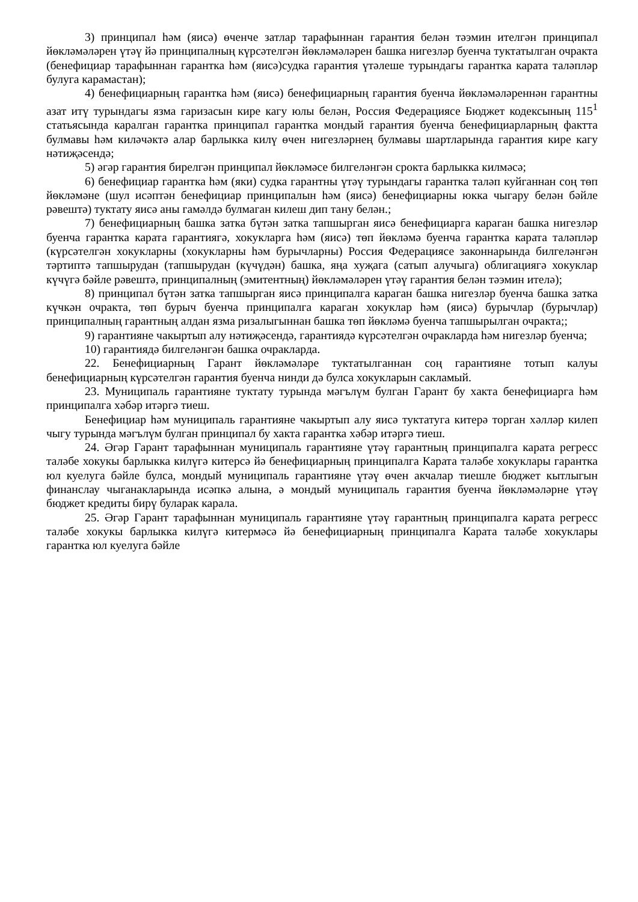3) принципал һәм (яисә) өченче затлар тарафыннан гарантия белән тәэмин ителгән принципал йөкләмәләрен үтәү йә принципалның күрсәтелгән йөкләмәләрен башка нигезләр буенча туктатылган очракта (бенефициар тарафыннан гарантка һәм (яисә)судка гарантия үтәлеше турындагы гарантка карата таләпләр булуга карамастан);
4) бенефициарның гарантка һәм (яисә) бенефициарның гарантия буенча йөкләмәләреннән гарантны азат итү турындагы язма гаризасын кире кагу юлы белән, Россия Федерациясе Бюджет кодексының 115<sup>1</sup> статьясында каралган гарантка принципал гарантка мондый гарантия буенча бенефициарларның фактта булмавы һәм киләчәктә алар барлыкка килү өчен нигезләрнең булмавы шартларында гарантия кире кагу нәтиҗәсендә;
5) әгәр гарантия бирелгән принципал йөкләмәсе билгеләнгән срокта барлыкка килмәсә;
6) бенефициар гарантка һәм (яки) судка гарантны үтәү турындагы гарантка таләп куйганнан соң төп йөкләмәне (шул исәптән бенефициар принципалын һәм (яисә) бенефициарны юкка чыгару белән бәйле рәвештә) туктату яисә аны гамәлдә булмаган килеш дип тану белән.;
7) бенефициарның башка затка бүтән затка тапшырган яисә бенефициарга караган башка нигезләр буенча гарантка карата гарантиягә, хокукларга һәм (яисә) төп йөкләмә буенча гарантка карата таләпләр (күрсәтелгән хокукларны (хокукларны һәм бурычларны) Россия Федерациясе законнарында билгеләнгән тәртиптә тапшырудан (тапшырудан (күчүдән) башка, яңа хуҗага (сатып алучыга) облигациягә хокуклар күчүгә бәйле рәвештә, принципалның (эмитентның) йөкләмәләрен үтәү гарантия белән тәэмин ителә);
8) принципал бүтән затка тапшырган яисә принципалга караган башка нигезләр буенча башка затка күчкән очракта, төп бурыч буенча принципалга караган хокуклар һәм (яисә) бурычлар (бурычлар) принципалның гарантның алдан язма ризалыгыннан башка төп йөкләмә буенча тапшырылган очракта;;
9) гарантияне чакыртып алу нәтиҗәсендә, гарантиядә күрсәтелгән очракларда һәм нигезләр буенча;
10) гарантиядә билгеләнгән башка очракларда.
22. Бенефициарның Гарант йөкләмәләре туктатылганнан соң гарантияне тотып калуы бенефициарның күрсәтелгән гарантия буенча нинди дә булса хокукларын сакламый.
23. Муниципаль гарантияне туктату турында мәгълүм булган Гарант бу хакта бенефициарга һәм принципалга хәбәр итәргә тиеш.
Бенефициар һәм муниципаль гарантияне чакыртып алу яисә туктатуга китерә торган хәлләр килеп чыгу турында мәгълүм булган принципал бу хакта гарантка хәбәр итәргә тиеш.
24. Әгәр Гарант тарафыннан муниципаль гарантияне үтәү гарантның принципалга карата регресс таләбе хокукы барлыкка килүгә китерсә йә бенефициарның принципалга Карата таләбе хокуклары гарантка юл куелуга бәйле булса, мондый муниципаль гарантияне үтәү өчен акчалар тиешле бюджет кытлыгын финанслау чыганакларында исәпкә алына, ә мондый муниципаль гарантия буенча йөкләмәләрне үтәү бюджет кредиты бирү буларак карала.
25. Әгәр Гарант тарафыннан муниципаль гарантияне үтәү гарантның принципалга карата регресс таләбе хокукы барлыкка килүгә китермәсә йә бенефициарның принципалга Карата таләбе хокуклары гарантка юл куелуга бәйле